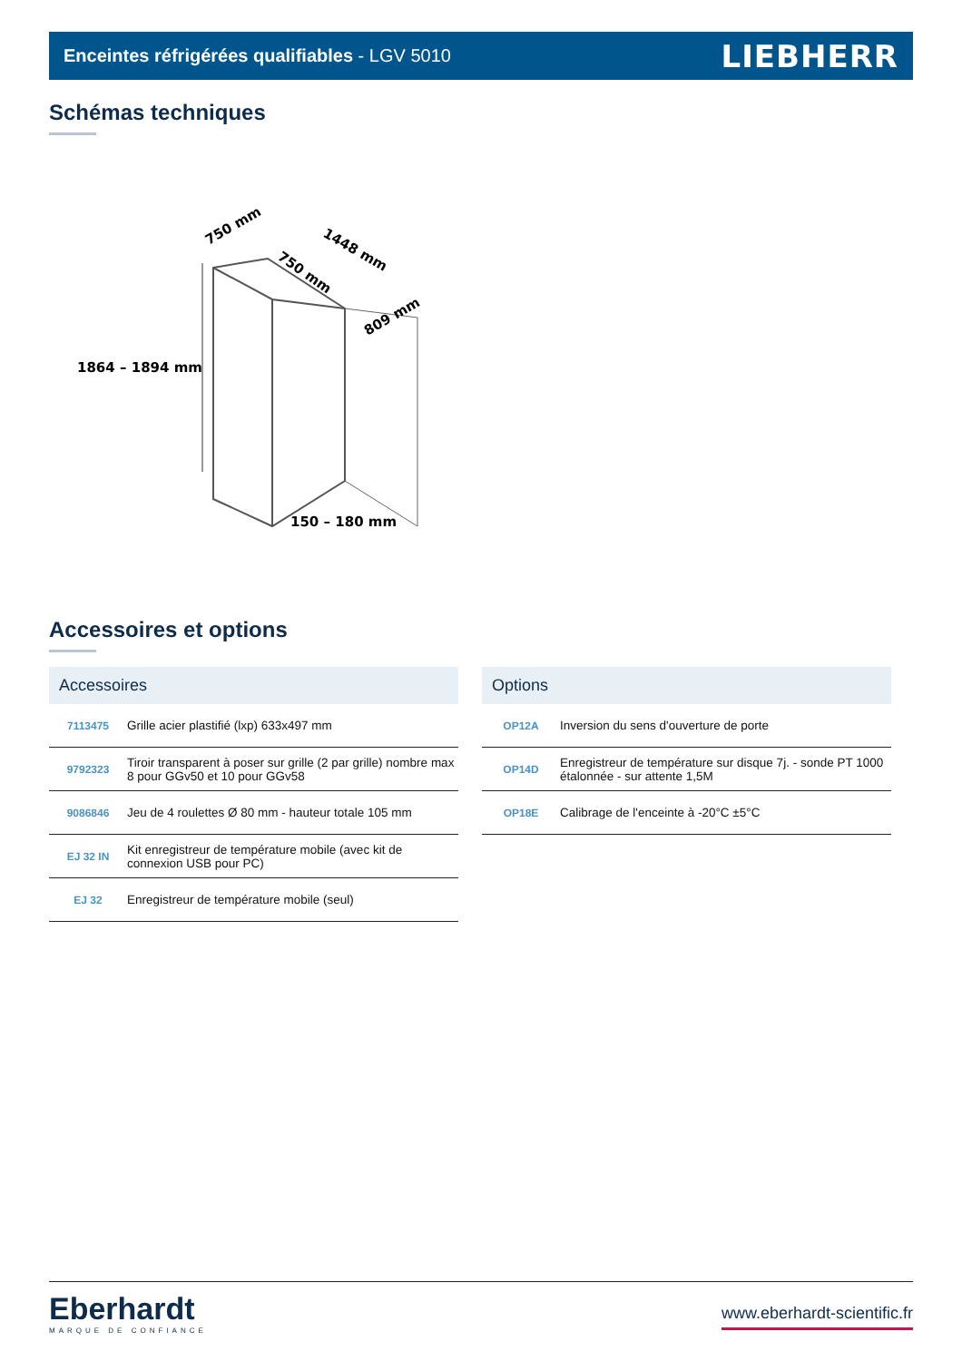Enceintes réfrigérées qualifiables - LGV 5010 LIEBHERR
Schémas techniques
1864 – 1894 mm
150 – 180 mm
750 mm
750 mm
1448 mm
809 mm
Accessoires et options
| Accessoires | |
| --- | --- |
| 7113475 | Grille acier plastifié (lxp) 633x497 mm |
| 9792323 | Tiroir transparent à poser sur grille (2 par grille) nombre max 8 pour GGv50 et 10 pour GGv58 |
| 9086846 | Jeu de 4 roulettes Ø 80 mm - hauteur totale 105 mm |
| EJ 32 IN | Kit enregistreur de température mobile (avec kit de connexion USB pour PC) |
| EJ 32 | Enregistreur de température mobile (seul) |
| Options | |
| --- | --- |
| OP12A | Inversion du sens d'ouverture de porte |
| OP14D | Enregistreur de température sur disque 7j. - sonde PT 1000 étalonnée - sur attente 1,5M |
| OP18E | Calibrage de l'enceinte à -20°C ±5°C |
Eberhardt
MARQUE DE CONFIANCE
www.eberhardt-scientific.fr